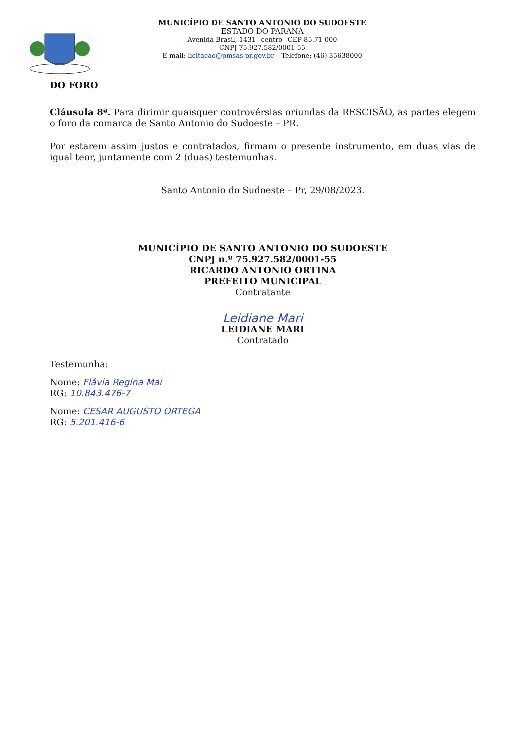MUNICÍPIO DE SANTO ANTONIO DO SUDOESTE
ESTADO DO PARANÁ
Avenida Brasil, 1431 –centro– CEP 85.71-000
CNPJ 75.927.582/0001-55
E-mail: licitacao@pmsas.pr.gov.br – Telefone: (46) 35638000
DO FORO
Cláusula 8ª. Para dirimir quaisquer controvérsias oriundas da RESCISÃO, as partes elegem o foro da comarca de Santo Antonio do Sudoeste – PR.
Por estarem assim justos e contratados, firmam o presente instrumento, em duas vias de igual teor, juntamente com 2 (duas) testemunhas.
Santo Antonio do Sudoeste – Pr, 29/08/2023.
MUNICÍPIO DE SANTO ANTONIO DO SUDOESTE
CNPJ n.º 75.927.582/0001-55
RICARDO ANTONIO ORTINA
PREFEITO MUNICIPAL
Contratante
Leidiane Mari
LEIDIANE MARI
Contratado
Testemunha:
Nome: Flávia Regina Mai
RG: 10.843.476-7
Nome: CESAR AUGUSTO ORTEGA
RG: 5.201.416-6